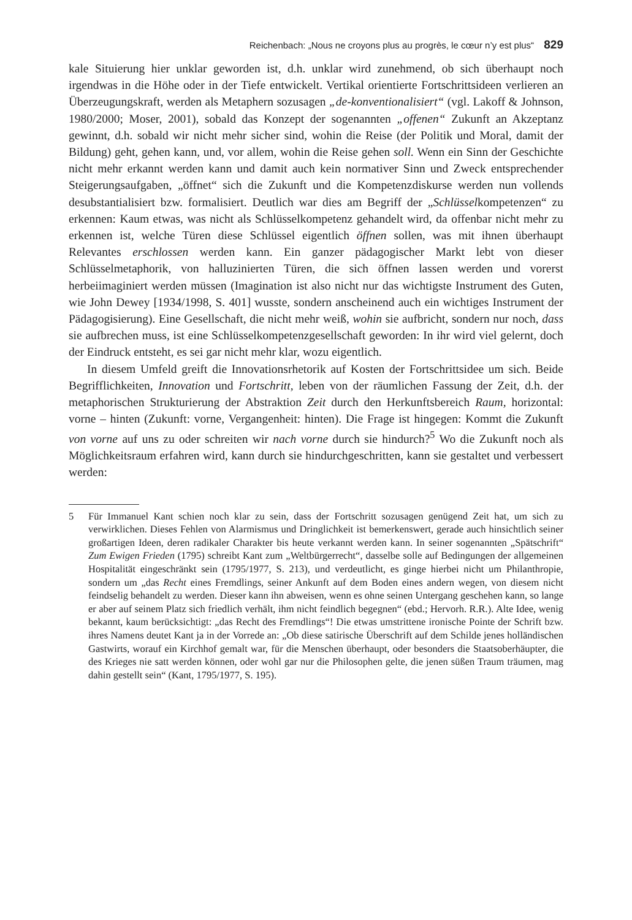Reichenbach: „Nous ne croyons plus au progrès, le cœur n’y est plus“ 829
kale Situierung hier unklar geworden ist, d.h. unklar wird zunehmend, ob sich überhaupt noch irgendwas in die Höhe oder in der Tiefe entwickelt. Vertikal orientierte Fortschrittsideen verlieren an Überzeugungskraft, werden als Metaphern sozusagen „de-konventionalisiert“ (vgl. Lakoff & Johnson, 1980/2000; Moser, 2001), sobald das Konzept der sogenannten „offenen“ Zukunft an Akzeptanz gewinnt, d.h. sobald wir nicht mehr sicher sind, wohin die Reise (der Politik und Moral, damit der Bildung) geht, gehen kann, und, vor allem, wohin die Reise gehen soll. Wenn ein Sinn der Geschichte nicht mehr erkannt werden kann und damit auch kein normativer Sinn und Zweck entsprechender Steigerungsaufgaben, „öffnet“ sich die Zukunft und die Kompetenzdiskurse werden nun vollends desubstantialisiert bzw. formalisiert. Deutlich war dies am Begriff der „Schlüsselkompetenzen“ zu erkennen: Kaum etwas, was nicht als Schlüsselkompetenz gehandelt wird, da offenbar nicht mehr zu erkennen ist, welche Türen diese Schlüssel eigentlich öffnen sollen, was mit ihnen überhaupt Relevantes erschlossen werden kann. Ein ganzer pädagogischer Markt lebt von dieser Schlüsselmetaphorik, von halluzinierten Türen, die sich öffnen lassen werden und vorerst herbeiimaginiert werden müssen (Imagination ist also nicht nur das wichtigste Instrument des Guten, wie John Dewey [1934/1998, S. 401] wusste, sondern anscheinend auch ein wichtiges Instrument der Pädagogisierung). Eine Gesellschaft, die nicht mehr weiß, wohin sie aufbricht, sondern nur noch, dass sie aufbrechen muss, ist eine Schlüsselkompetenzgesellschaft geworden: In ihr wird viel gelernt, doch der Eindruck entsteht, es sei gar nicht mehr klar, wozu eigentlich.
In diesem Umfeld greift die Innovationsrhetorik auf Kosten der Fortschrittsidee um sich. Beide Begrifflichkeiten, Innovation und Fortschritt, leben von der räumlichen Fassung der Zeit, d.h. der metaphorischen Strukturierung der Abstraktion Zeit durch den Herkunftsbereich Raum, horizontal: vorne – hinten (Zukunft: vorne, Vergangenheit: hinten). Die Frage ist hingegen: Kommt die Zukunft von vorne auf uns zu oder schreiten wir nach vorne durch sie hindurch?<sup>5</sup> Wo die Zukunft noch als Möglichkeitsraum erfahren wird, kann durch sie hindurchgeschritten, kann sie gestaltet und verbessert werden:
5 Für Immanuel Kant schien noch klar zu sein, dass der Fortschritt sozusagen genügend Zeit hat, um sich zu verwirklichen. Dieses Fehlen von Alarmismus und Dringlichkeit ist bemerkenswert, gerade auch hinsichtlich seiner großartigen Ideen, deren radikaler Charakter bis heute verkannt werden kann. In seiner sogenannten „Spätschrift“ Zum Ewigen Frieden (1795) schreibt Kant zum „Weltbürgerrecht“, dasselbe solle auf Bedingungen der allgemeinen Hospitalität eingeschränkt sein (1795/1977, S. 213), und verdeutlicht, es ginge hierbei nicht um Philanthropie, sondern um „das Recht eines Fremdlings, seiner Ankunft auf dem Boden eines andern wegen, von diesem nicht feindselig behandelt zu werden. Dieser kann ihn abweisen, wenn es ohne seinen Untergang geschehen kann, so lange er aber auf seinem Platz sich friedlich verhält, ihm nicht feindlich begegnen“ (ebd.; Hervorh. R.R.). Alte Idee, wenig bekannt, kaum berücksichtigt: „das Recht des Fremdlings“! Die etwas umstrittene ironische Pointe der Schrift bzw. ihres Namens deutet Kant ja in der Vorrede an: „Ob diese satirische Überschrift auf dem Schilde jenes holländischen Gastwirts, worauf ein Kirchhof gemalt war, für die Menschen überhaupt, oder besonders die Staatsoberhäupter, die des Krieges nie satt werden können, oder wohl gar nur die Philosophen gelte, die jenen süßen Traum träumen, mag dahin gestellt sein“ (Kant, 1795/1977, S. 195).